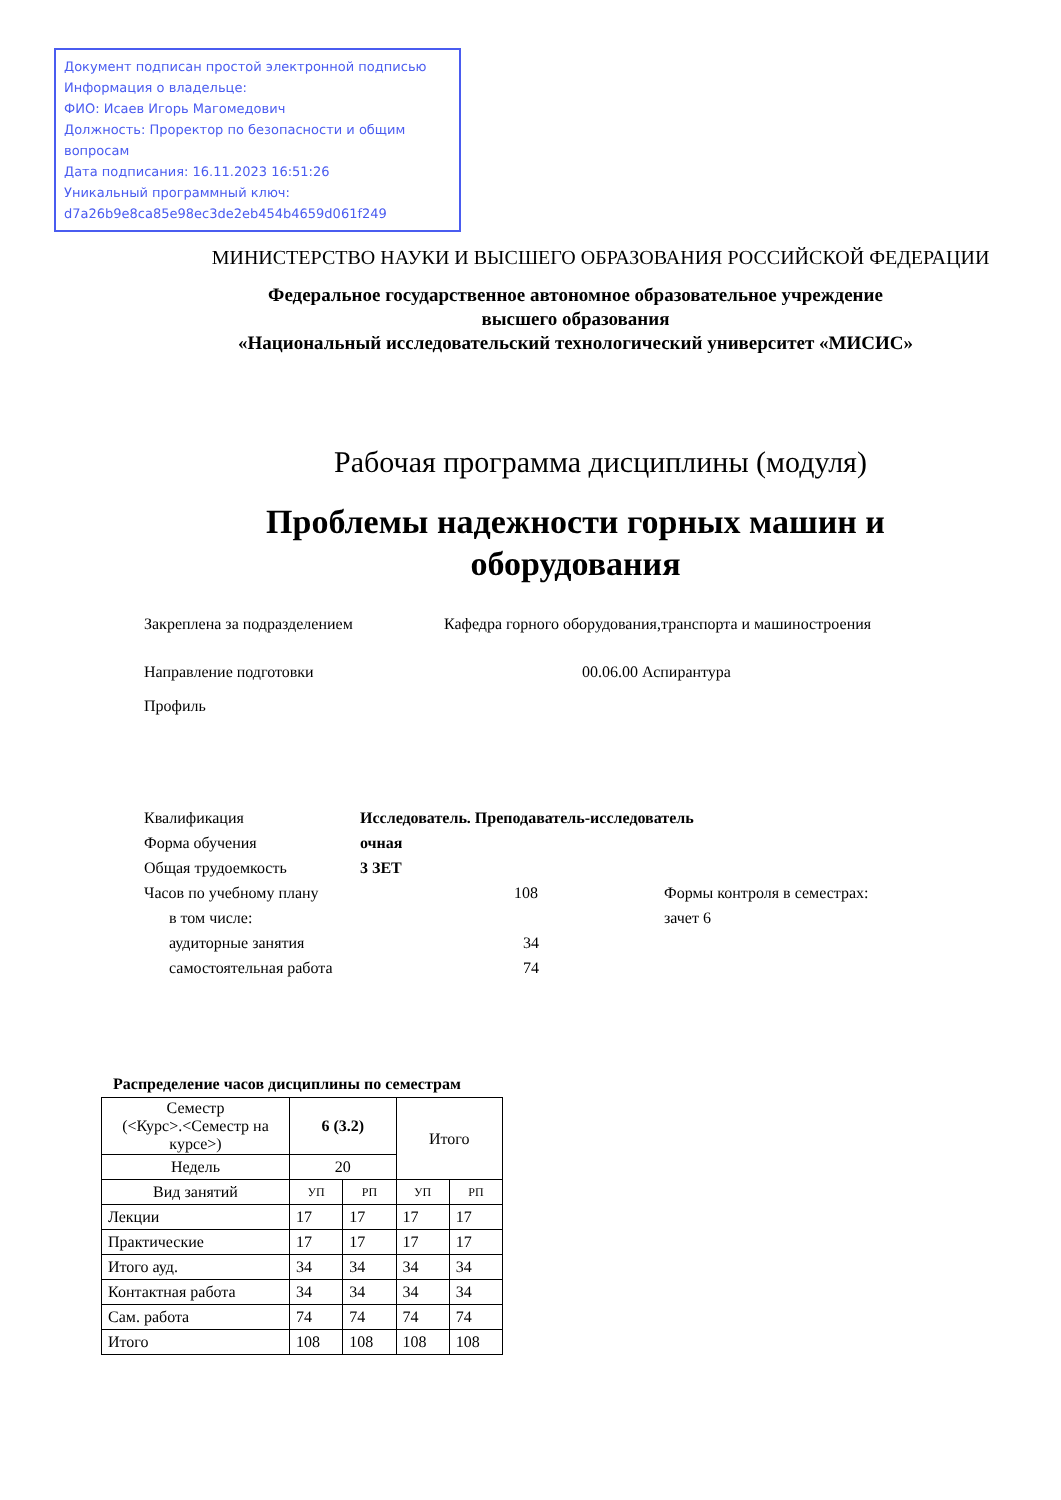Документ подписан простой электронной подписью
Информация о владельце:
ФИО: Исаев Игорь Магомедович
Должность: Проректор по безопасности и общим вопросам
Дата подписания: 16.11.2023 16:51:26
Уникальный программный ключ:
d7a26b9e8ca85e98ec3de2eb454b4659d061f249
МИНИСТЕРСТВО НАУКИ И ВЫСШЕГО ОБРАЗОВАНИЯ РОССИЙСКОЙ ФЕДЕРАЦИИ
Федеральное государственное автономное образовательное учреждение
высшего образования
«Национальный исследовательский технологический университет «МИСИС»
Рабочая программа дисциплины (модуля)
Проблемы надежности горных машин и
оборудования
Закреплена за подразделением Кафедра горного оборудования,транспорта и машиностроения
Направление подготовки 00.06.00 Аспирантура
Профиль
Квалификация Исследователь. Преподаватель-исследователь
Форма обучения очная
Общая трудоемкость 3 ЗЕТ
Часов по учебному плану 108 Формы контроля в семестрах:
в том числе: зачет 6
аудиторные занятия 34
самостоятельная работа 74
Распределение часов дисциплины по семестрам
| Семестр (<Курс>.<Семестр на курсе>) | 6 (3.2) | | Итого | |
| Недель | 20 | | | |
| Вид занятий | УП | РП | УП | РП |
| Лекции | 17 | 17 | 17 | 17 |
| Практические | 17 | 17 | 17 | 17 |
| Итого ауд. | 34 | 34 | 34 | 34 |
| Контактная работа | 34 | 34 | 34 | 34 |
| Сам. работа | 74 | 74 | 74 | 74 |
| Итого | 108 | 108 | 108 | 108 |